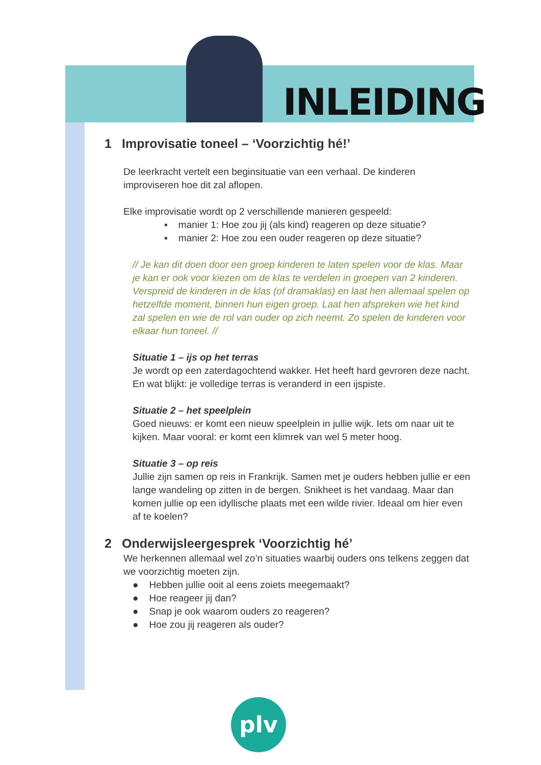INLEIDING
1 Improvisatie toneel – ‘Voorzichtig hé!’
De leerkracht vertelt een beginsituatie van een verhaal. De kinderen improviseren hoe dit zal aflopen.
Elke improvisatie wordt op 2 verschillende manieren gespeeld:
▪ manier 1: Hoe zou jij (als kind) reageren op deze situatie?
▪ manier 2: Hoe zou een ouder reageren op deze situatie?
// Je kan dit doen door een groep kinderen te laten spelen voor de klas. Maar je kan er ook voor kiezen om de klas te verdelen in groepen van 2 kinderen. Verspreid de kinderen in de klas (of dramaklas) en laat hen allemaal spelen op hetzelfde moment, binnen hun eigen groep. Laat hen afspreken wie het kind zal spelen en wie de rol van ouder op zich neemt. Zo spelen de kinderen voor elkaar hun toneel. //
Situatie 1 – ijs op het terras
Je wordt op een zaterdagochtend wakker. Het heeft hard gevroren deze nacht. En wat blijkt: je volledige terras is veranderd in een ijspiste.
Situatie 2 – het speelplein
Goed nieuws: er komt een nieuw speelplein in jullie wijk. Iets om naar uit te kijken. Maar vooral: er komt een klimrek van wel 5 meter hoog.
Situatie 3 – op reis
Jullie zijn samen op reis in Frankrijk. Samen met je ouders hebben jullie er een lange wandeling op zitten in de bergen. Snikheet is het vandaag. Maar dan komen jullie op een idyllische plaats met een wilde rivier. Ideaal om hier even af te koelen?
2 Onderwijsleergesprek ‘Voorzichtig hé’
We herkennen allemaal wel zo’n situaties waarbij ouders ons telkens zeggen dat we voorzichtig moeten zijn.
● Hebben jullie ooit al eens zoiets meegemaakt?
● Hoe reageer jij dan?
● Snap je ook waarom ouders zo reageren?
● Hoe zou jij reageren als ouder?
plv